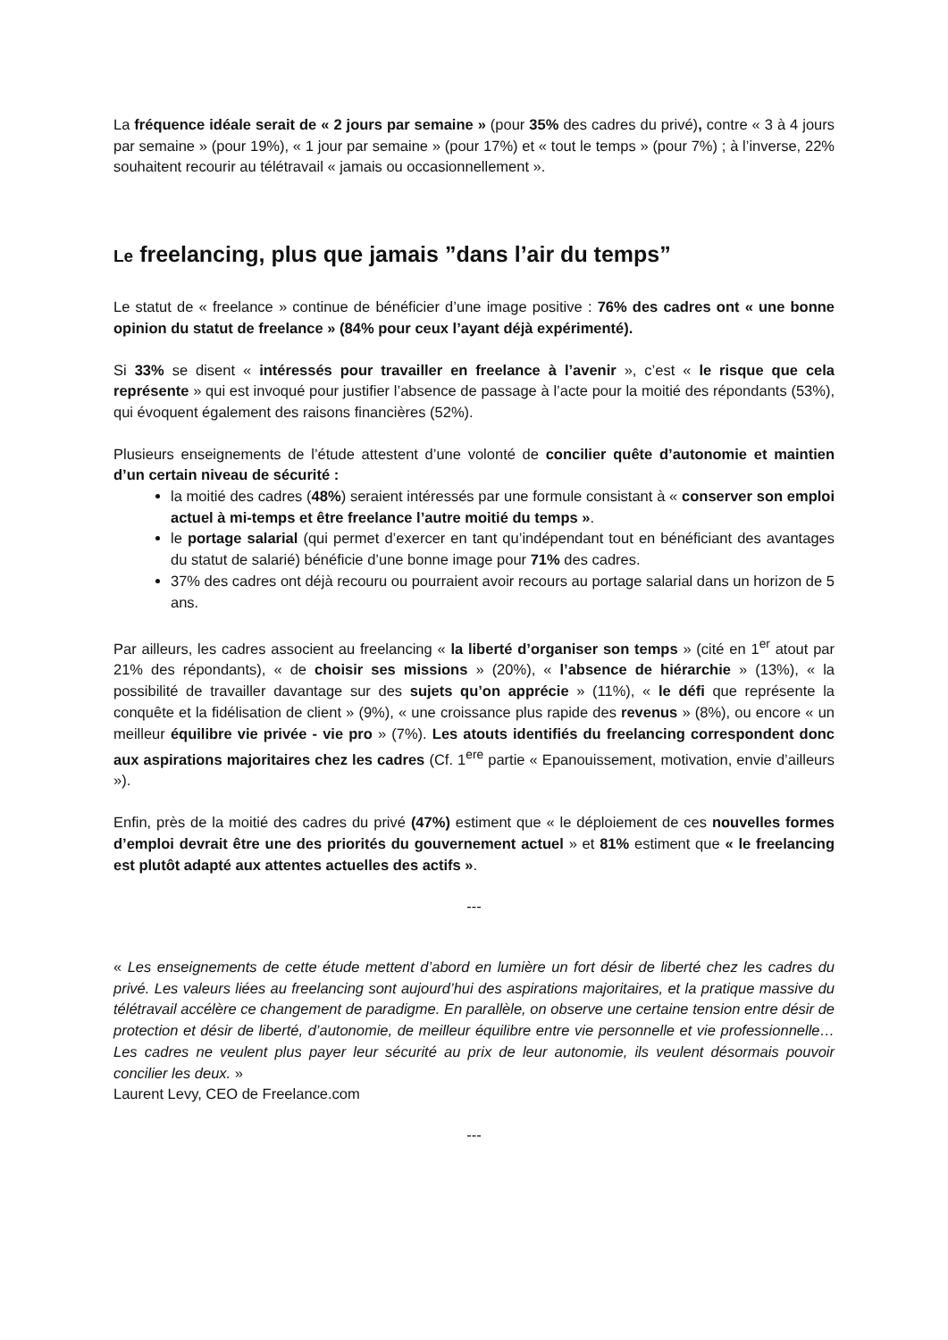La fréquence idéale serait de « 2 jours par semaine » (pour 35% des cadres du privé), contre « 3 à 4 jours par semaine » (pour 19%), « 1 jour par semaine » (pour 17%) et « tout le temps » (pour 7%) ; à l’inverse, 22% souhaitent recourir au télétravail « jamais ou occasionnellement ».
Le freelancing, plus que jamais ”dans l’air du temps”
Le statut de « freelance » continue de bénéficier d’une image positive : 76% des cadres ont « une bonne opinion du statut de freelance » (84% pour ceux l’ayant déjà expérimenté).
Si 33% se disent « intéressés pour travailler en freelance à l’avenir », c’est « le risque que cela représente » qui est invoqué pour justifier l’absence de passage à l’acte pour la moitié des répondants (53%), qui évoquent également des raisons financières (52%).
Plusieurs enseignements de l’étude attestent d’une volonté de concilier quête d’autonomie et maintien d’un certain niveau de sécurité :
la moitié des cadres (48%) seraient intéressés par une formule consistant à « conserver son emploi actuel à mi-temps et être freelance l’autre moitié du temps ».
le portage salarial (qui permet d’exercer en tant qu’indépendant tout en bénéficiant des avantages du statut de salarié) bénéficie d’une bonne image pour 71% des cadres.
37% des cadres ont déjà recouru ou pourraient avoir recours au portage salarial dans un horizon de 5 ans.
Par ailleurs, les cadres associent au freelancing « la liberté d’organiser son temps » (cité en 1<sup>er</sup> atout par 21% des répondants), « de choisir ses missions » (20%), « l’absence de hiérarchie » (13%), « la possibilité de travailler davantage sur des sujets qu’on apprécie » (11%), « le défi que représente la conquête et la fidélisation de client » (9%), « une croissance plus rapide des revenus » (8%), ou encore « un meilleur équilibre vie privée - vie pro » (7%). Les atouts identifiés du freelancing correspondent donc aux aspirations majoritaires chez les cadres (Cf. 1<sup>ere</sup> partie « Epanouissement, motivation, envie d’ailleurs »).
Enfin, près de la moitié des cadres du privé (47%) estiment que « le déploiement de ces nouvelles formes d’emploi devrait être une des priorités du gouvernement actuel » et 81% estiment que « le freelancing est plutôt adapté aux attentes actuelles des actifs ».
---
« Les enseignements de cette étude mettent d’abord en lumière un fort désir de liberté chez les cadres du privé. Les valeurs liées au freelancing sont aujourd’hui des aspirations majoritaires, et la pratique massive du télétravail accélère ce changement de paradigme. En parallèle, on observe une certaine tension entre désir de protection et désir de liberté, d’autonomie, de meilleur équilibre entre vie personnelle et vie professionnelle… Les cadres ne veulent plus payer leur sécurité au prix de leur autonomie, ils veulent désormais pouvoir concilier les deux. »
Laurent Levy, CEO de Freelance.com
---